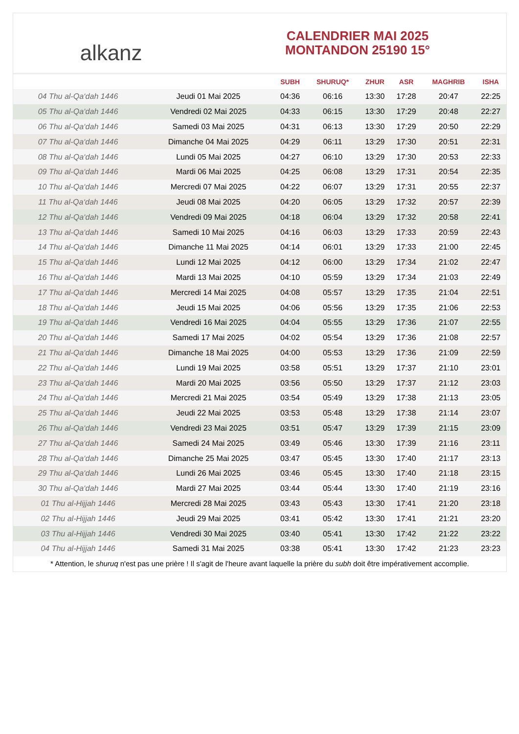alkanz
CALENDRIER MAI 2025
MONTANDON 25190 15°
| | | SUBH | SHURUQ* | ZHUR | ASR | MAGHRIB | ISHA |
| --- | --- | --- | --- | --- | --- | --- | --- |
| 04 Thu al-Qa‘dah 1446 | Jeudi 01 Mai 2025 | 04:36 | 06:16 | 13:30 | 17:28 | 20:47 | 22:25 |
| 05 Thu al-Qa‘dah 1446 | Vendredi 02 Mai 2025 | 04:33 | 06:15 | 13:30 | 17:29 | 20:48 | 22:27 |
| 06 Thu al-Qa‘dah 1446 | Samedi 03 Mai 2025 | 04:31 | 06:13 | 13:30 | 17:29 | 20:50 | 22:29 |
| 07 Thu al-Qa‘dah 1446 | Dimanche 04 Mai 2025 | 04:29 | 06:11 | 13:29 | 17:30 | 20:51 | 22:31 |
| 08 Thu al-Qa‘dah 1446 | Lundi 05 Mai 2025 | 04:27 | 06:10 | 13:29 | 17:30 | 20:53 | 22:33 |
| 09 Thu al-Qa‘dah 1446 | Mardi 06 Mai 2025 | 04:25 | 06:08 | 13:29 | 17:31 | 20:54 | 22:35 |
| 10 Thu al-Qa‘dah 1446 | Mercredi 07 Mai 2025 | 04:22 | 06:07 | 13:29 | 17:31 | 20:55 | 22:37 |
| 11 Thu al-Qa‘dah 1446 | Jeudi 08 Mai 2025 | 04:20 | 06:05 | 13:29 | 17:32 | 20:57 | 22:39 |
| 12 Thu al-Qa‘dah 1446 | Vendredi 09 Mai 2025 | 04:18 | 06:04 | 13:29 | 17:32 | 20:58 | 22:41 |
| 13 Thu al-Qa‘dah 1446 | Samedi 10 Mai 2025 | 04:16 | 06:03 | 13:29 | 17:33 | 20:59 | 22:43 |
| 14 Thu al-Qa‘dah 1446 | Dimanche 11 Mai 2025 | 04:14 | 06:01 | 13:29 | 17:33 | 21:00 | 22:45 |
| 15 Thu al-Qa‘dah 1446 | Lundi 12 Mai 2025 | 04:12 | 06:00 | 13:29 | 17:34 | 21:02 | 22:47 |
| 16 Thu al-Qa‘dah 1446 | Mardi 13 Mai 2025 | 04:10 | 05:59 | 13:29 | 17:34 | 21:03 | 22:49 |
| 17 Thu al-Qa‘dah 1446 | Mercredi 14 Mai 2025 | 04:08 | 05:57 | 13:29 | 17:35 | 21:04 | 22:51 |
| 18 Thu al-Qa‘dah 1446 | Jeudi 15 Mai 2025 | 04:06 | 05:56 | 13:29 | 17:35 | 21:06 | 22:53 |
| 19 Thu al-Qa‘dah 1446 | Vendredi 16 Mai 2025 | 04:04 | 05:55 | 13:29 | 17:36 | 21:07 | 22:55 |
| 20 Thu al-Qa‘dah 1446 | Samedi 17 Mai 2025 | 04:02 | 05:54 | 13:29 | 17:36 | 21:08 | 22:57 |
| 21 Thu al-Qa‘dah 1446 | Dimanche 18 Mai 2025 | 04:00 | 05:53 | 13:29 | 17:36 | 21:09 | 22:59 |
| 22 Thu al-Qa‘dah 1446 | Lundi 19 Mai 2025 | 03:58 | 05:51 | 13:29 | 17:37 | 21:10 | 23:01 |
| 23 Thu al-Qa‘dah 1446 | Mardi 20 Mai 2025 | 03:56 | 05:50 | 13:29 | 17:37 | 21:12 | 23:03 |
| 24 Thu al-Qa‘dah 1446 | Mercredi 21 Mai 2025 | 03:54 | 05:49 | 13:29 | 17:38 | 21:13 | 23:05 |
| 25 Thu al-Qa‘dah 1446 | Jeudi 22 Mai 2025 | 03:53 | 05:48 | 13:29 | 17:38 | 21:14 | 23:07 |
| 26 Thu al-Qa‘dah 1446 | Vendredi 23 Mai 2025 | 03:51 | 05:47 | 13:29 | 17:39 | 21:15 | 23:09 |
| 27 Thu al-Qa‘dah 1446 | Samedi 24 Mai 2025 | 03:49 | 05:46 | 13:30 | 17:39 | 21:16 | 23:11 |
| 28 Thu al-Qa‘dah 1446 | Dimanche 25 Mai 2025 | 03:47 | 05:45 | 13:30 | 17:40 | 21:17 | 23:13 |
| 29 Thu al-Qa‘dah 1446 | Lundi 26 Mai 2025 | 03:46 | 05:45 | 13:30 | 17:40 | 21:18 | 23:15 |
| 30 Thu al-Qa‘dah 1446 | Mardi 27 Mai 2025 | 03:44 | 05:44 | 13:30 | 17:40 | 21:19 | 23:16 |
| 01 Thu al-Hijjah 1446 | Mercredi 28 Mai 2025 | 03:43 | 05:43 | 13:30 | 17:41 | 21:20 | 23:18 |
| 02 Thu al-Hijjah 1446 | Jeudi 29 Mai 2025 | 03:41 | 05:42 | 13:30 | 17:41 | 21:21 | 23:20 |
| 03 Thu al-Hijjah 1446 | Vendredi 30 Mai 2025 | 03:40 | 05:41 | 13:30 | 17:42 | 21:22 | 23:22 |
| 04 Thu al-Hijjah 1446 | Samedi 31 Mai 2025 | 03:38 | 05:41 | 13:30 | 17:42 | 21:23 | 23:23 |
* Attention, le shuruq n'est pas une prière ! Il s'agit de l'heure avant laquelle la prière du subh doit être impérativement accomplie.